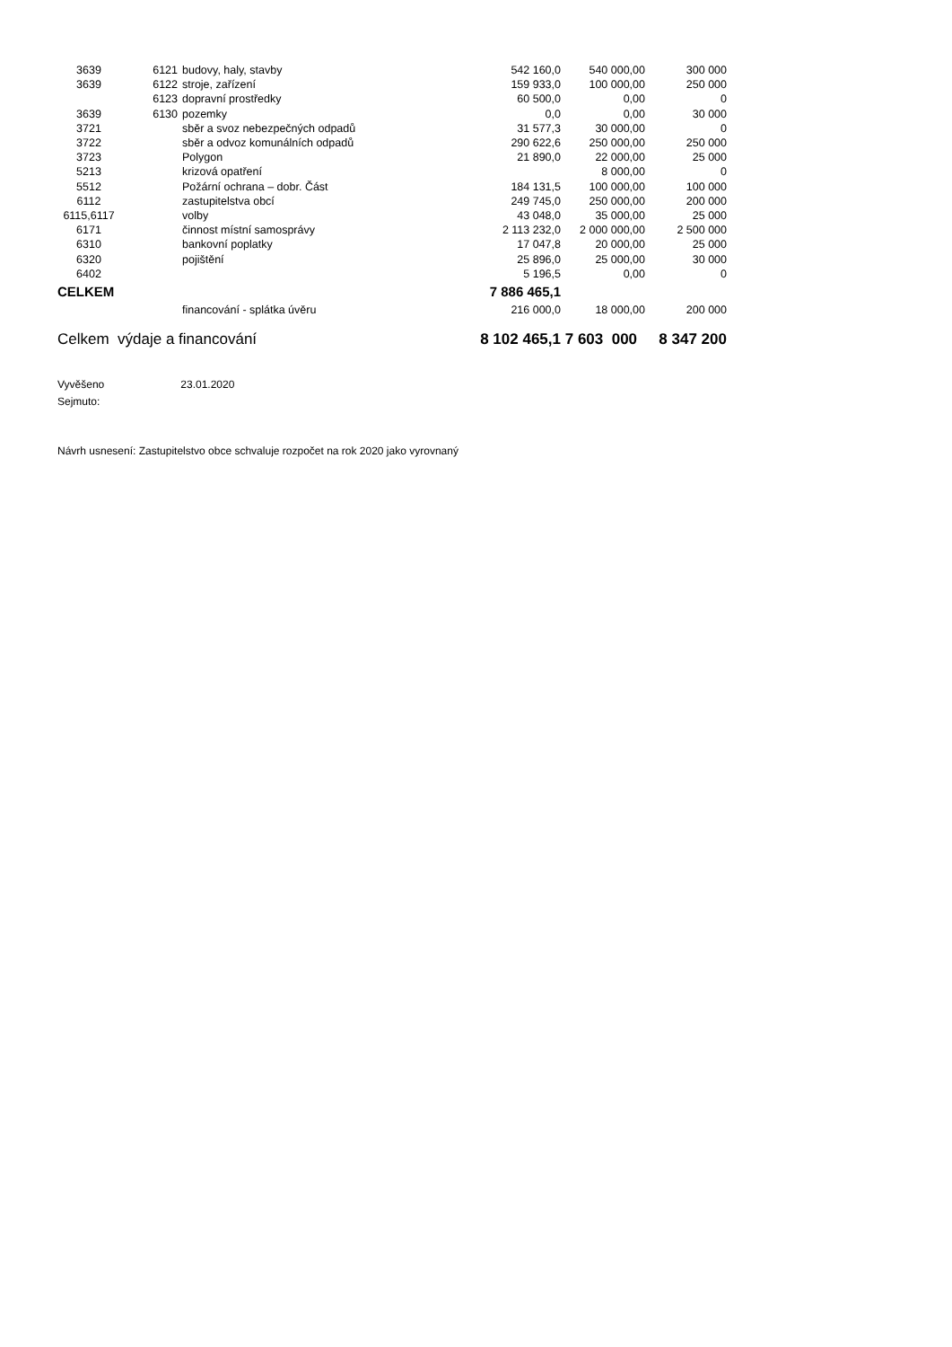| 3639 | 6121 | budovy, haly, stavby | 542 160,0 | 540 000,00 | 300 000 |
| 3639 | 6122 | stroje, zařízení | 159 933,0 | 100 000,00 | 250 000 |
| | 6123 | dopravní prostředky | 60 500,0 | 0,00 | 0 |
| 3639 | 6130 | pozemky | 0,0 | 0,00 | 30 000 |
| 3721 | | sběr a svoz nebezpečných odpadů | 31 577,3 | 30 000,00 | 0 |
| 3722 | | sběr a odvoz komunálních odpadů | 290 622,6 | 250 000,00 | 250 000 |
| 3723 | | Polygon | 21 890,0 | 22 000,00 | 25 000 |
| 5213 | | krizová opatření | | 8 000,00 | 0 |
| 5512 | | Požární ochrana – dobr. Část | 184 131,5 | 100 000,00 | 100 000 |
| 6112 | | zastupitelstva obcí | 249 745,0 | 250 000,00 | 200 000 |
| 6115,6117 | | volby | 43 048,0 | 35 000,00 | 25 000 |
| 6171 | | činnost místní samosprávy | 2 113 232,0 | 2 000 000,00 | 2 500 000 |
| 6310 | | bankovní poplatky | 17 047,8 | 20 000,00 | 25 000 |
| 6320 | | pojištění | 25 896,0 | 25 000,00 | 30 000 |
| 6402 | | | 5 196,5 | 0,00 | 0 |
| CELKEM | | | 7 886 465,1 | | |
| | | financování - splátka úvěru | 216 000,0 | 18 000,00 | 200 000 |
| Celkem výdaje a financování | | | 8 102 465,1 | 7 603 000 | 8 347 200 |
Vyvěšeno 23.01.2020
Sejmuto:
Návrh usnesení: Zastupitelstvo obce schvaluje rozpočet na rok 2020 jako vyrovnaný